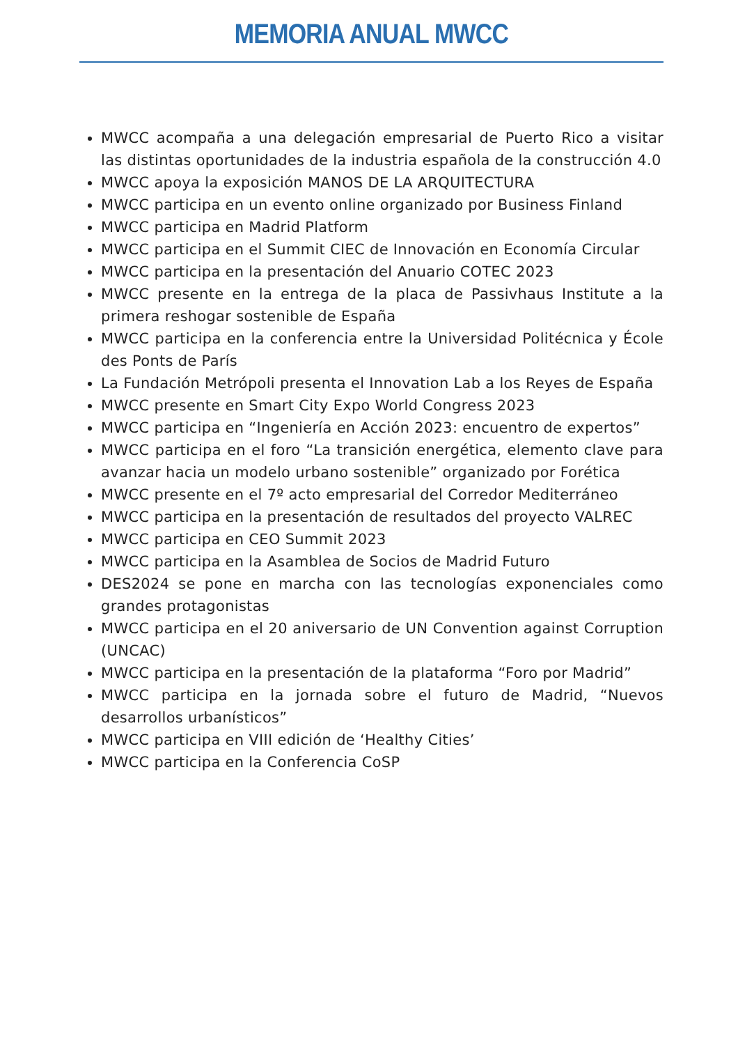MEMORIA ANUAL MWCC
MWCC acompaña a una delegación empresarial de Puerto Rico a visitar las distintas oportunidades de la industria española de la construcción 4.0
MWCC apoya la exposición MANOS DE LA ARQUITECTURA
MWCC participa en un evento online organizado por Business Finland
MWCC participa en Madrid Platform
MWCC participa en el Summit CIEC de Innovación en Economía Circular
MWCC participa en la presentación del Anuario COTEC 2023
MWCC presente en la entrega de la placa de Passivhaus Institute a la primera reshogar sostenible de España
MWCC participa en la conferencia entre la Universidad Politécnica y École des Ponts de París
La Fundación Metrópoli presenta el Innovation Lab a los Reyes de España
MWCC presente en Smart City Expo World Congress 2023
MWCC participa en “Ingeniería en Acción 2023: encuentro de expertos”
MWCC participa en el foro “La transición energética, elemento clave para avanzar hacia un modelo urbano sostenible” organizado por Forética
MWCC presente en el 7º acto empresarial del Corredor Mediterráneo
MWCC participa en la presentación de resultados del proyecto VALREC
MWCC participa en CEO Summit 2023
MWCC participa en la Asamblea de Socios de Madrid Futuro
DES2024 se pone en marcha con las tecnologías exponenciales como grandes protagonistas
MWCC participa en el 20 aniversario de UN Convention against Corruption (UNCAC)
MWCC participa en la presentación de la plataforma “Foro por Madrid”
MWCC participa en la jornada sobre el futuro de Madrid, “Nuevos desarrollos urbanísticos”
MWCC participa en VIII edición de ‘Healthy Cities’
MWCC participa en la Conferencia CoSP